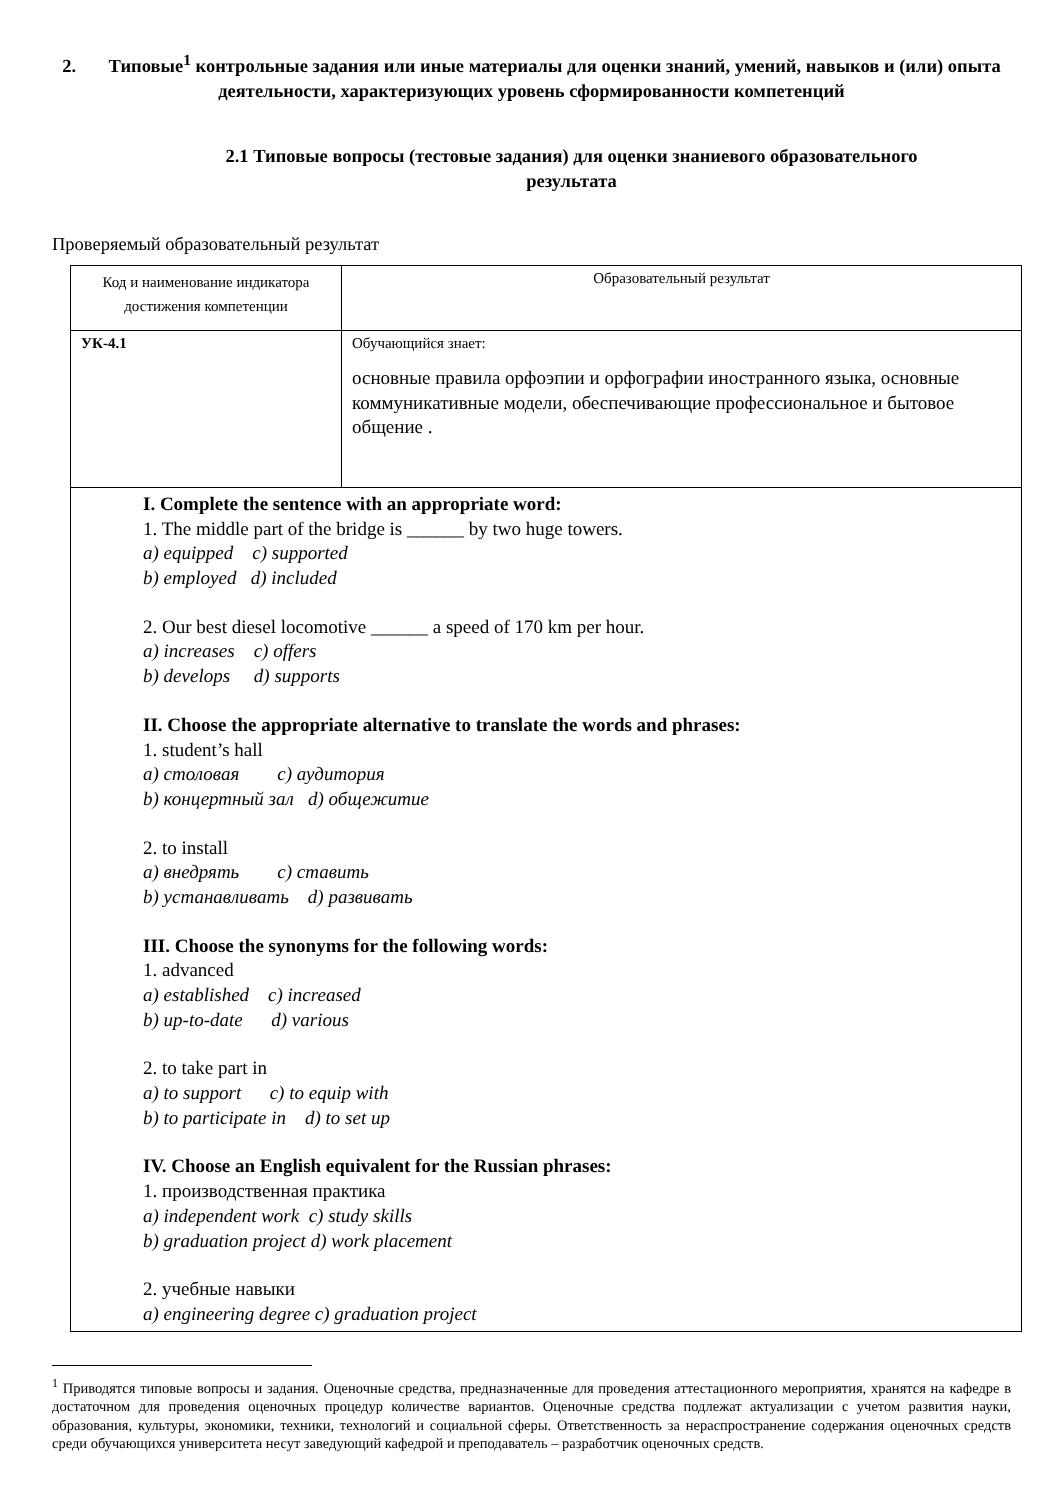2. Типовые<sup>1</sup> контрольные задания или иные материалы для оценки знаний, умений, навыков и (или) опыта деятельности, характеризующих уровень сформированности компетенций
2.1 Типовые вопросы (тестовые задания) для оценки знаниевого образовательного результата
Проверяемый образовательный результат
| Код и наименование индикатора достижения компетенции | Образовательный результат |
| УК-4.1 | Обучающийся знает: основные правила орфоэпии и орфографии иностранного языка, основные коммуникативные модели, обеспечивающие профессиональное и бытовое общение . |
| I. Complete the sentence with an appropriate word: 1. The middle part of the bridge is ______ by two huge towers. a) equipped c) supported b) employed d) included 2. Our best diesel locomotive ______ a speed of 170 km per hour. a) increases c) offers b) develops d) supports II. Choose the appropriate alternative to translate the words and phrases: 1. student’s hall a) столовая c) аудитория b) концертный зал d) общежитие 2. to install a) внедрять c) ставить b) устанавливать d) развивать III. Choose the synonyms for the following words: 1. advanced a) established c) increased b) up-to-date d) various 2. to take part in a) to support c) to equip with b) to participate in d) to set up IV. Choose an English equivalent for the Russian phrases: 1. производственная практика a) independent work c) study skills b) graduation project d) work placement 2. учебные навыки a) engineering degree c) graduation project | |
<sup>1</sup> Приводятся типовые вопросы и задания. Оценочные средства, предназначенные для проведения аттестационного мероприятия, хранятся на кафедре в достаточном для проведения оценочных процедур количестве вариантов. Оценочные средства подлежат актуализации с учетом развития науки, образования, культуры, экономики, техники, технологий и социальной сферы. Ответственность за нераспространение содержания оценочных средств среди обучающихся университета несут заведующий кафедрой и преподаватель – разработчик оценочных средств.